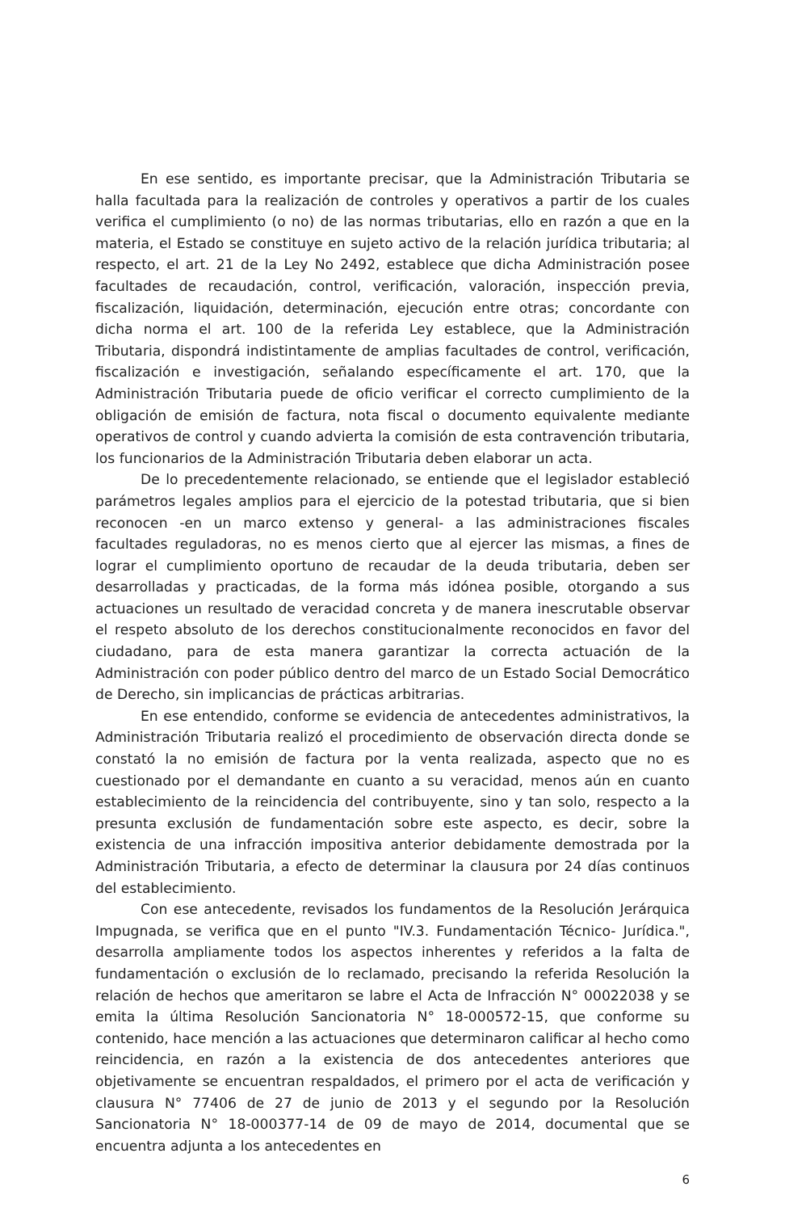En ese sentido, es importante precisar, que la Administración Tributaria se halla facultada para la realización de controles y operativos a partir de los cuales verifica el cumplimiento (o no) de las normas tributarias, ello en razón a que en la materia, el Estado se constituye en sujeto activo de la relación jurídica tributaria; al respecto, el art. 21 de la Ley No 2492, establece que dicha Administración posee facultades de recaudación, control, verificación, valoración, inspección previa, fiscalización, liquidación, determinación, ejecución entre otras; concordante con dicha norma el art. 100 de la referida Ley establece, que la Administración Tributaria, dispondrá indistintamente de amplias facultades de control, verificación, fiscalización e investigación, señalando específicamente el art. 170, que la Administración Tributaria puede de oficio verificar el correcto cumplimiento de la obligación de emisión de factura, nota fiscal o documento equivalente mediante operativos de control y cuando advierta la comisión de esta contravención tributaria, los funcionarios de la Administración Tributaria deben elaborar un acta.
De lo precedentemente relacionado, se entiende que el legislador estableció parámetros legales amplios para el ejercicio de la potestad tributaria, que si bien reconocen -en un marco extenso y general- a las administraciones fiscales facultades reguladoras, no es menos cierto que al ejercer las mismas, a fines de lograr el cumplimiento oportuno de recaudar de la deuda tributaria, deben ser desarrolladas y practicadas, de la forma más idónea posible, otorgando a sus actuaciones un resultado de veracidad concreta y de manera inescrutable observar el respeto absoluto de los derechos constitucionalmente reconocidos en favor del ciudadano, para de esta manera garantizar la correcta actuación de la Administración con poder público dentro del marco de un Estado Social Democrático de Derecho, sin implicancias de prácticas arbitrarias.
En ese entendido, conforme se evidencia de antecedentes administrativos, la Administración Tributaria realizó el procedimiento de observación directa donde se constató la no emisión de factura por la venta realizada, aspecto que no es cuestionado por el demandante en cuanto a su veracidad, menos aún en cuanto establecimiento de la reincidencia del contribuyente, sino y tan solo, respecto a la presunta exclusión de fundamentación sobre este aspecto, es decir, sobre la existencia de una infracción impositiva anterior debidamente demostrada por la Administración Tributaria, a efecto de determinar la clausura por 24 días continuos del establecimiento.
Con ese antecedente, revisados los fundamentos de la Resolución Jerárquica Impugnada, se verifica que en el punto "IV.3. Fundamentación Técnico- Jurídica.", desarrolla ampliamente todos los aspectos inherentes y referidos a la falta de fundamentación o exclusión de lo reclamado, precisando la referida Resolución la relación de hechos que ameritaron se labre el Acta de Infracción N° 00022038 y se emita la última Resolución Sancionatoria N° 18-000572-15, que conforme su contenido, hace mención a las actuaciones que determinaron calificar al hecho como reincidencia, en razón a la existencia de dos antecedentes anteriores que objetivamente se encuentran respaldados, el primero por el acta de verificación y clausura N° 77406 de 27 de junio de 2013 y el segundo por la Resolución Sancionatoria N° 18-000377-14 de 09 de mayo de 2014, documental que se encuentra adjunta a los antecedentes en
6